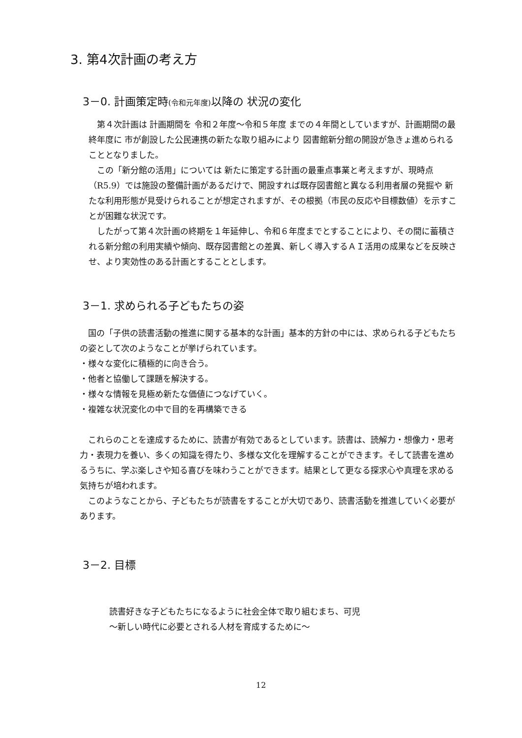3. 第4次計画の考え方
3－0. 計画策定時(令和元年度) 以降の 状況の変化
　第４次計画は 計画期間を 令和２年度～令和５年度 までの４年間としていますが、計画期間の最終年度に 市が創設した公民連携の新たな取り組みにより 図書館新分館の開設が急きょ進められることとなりました。
　この「新分館の活用」については 新たに策定する計画の最重点事業と考えますが、現時点（R5.9）では施設の整備計画があるだけで、開設すれば既存図書館と異なる利用者層の発掘や 新たな利用形態が見受けられることが想定されますが、その根拠（市民の反応や目標数値）を示すことが困難な状況です。
　したがって第４次計画の終期を１年延伸し、令和６年度までとすることにより、その間に蓄積される新分館の利用実績や傾向、既存図書館との差異、新しく導入するＡＩ活用の成果などを反映させ、より実効性のある計画とすることとします。
3－1. 求められる子どもたちの姿
　国の「子供の読書活動の推進に関する基本的な計画」基本的方針の中には、求められる子どもたちの姿として次のようなことが挙げられています。
・様々な変化に積極的に向き合う。
・他者と協働して課題を解決する。
・様々な情報を見極め新たな価値につなげていく。
・複雑な状況変化の中で目的を再構築できる
　これらのことを達成するために、読書が有効であるとしています。読書は、読解力・想像力・思考力・表現力を養い、多くの知識を得たり、多様な文化を理解することができます。そして読書を進めるうちに、学ぶ楽しさや知る喜びを味わうことができます。結果として更なる探求心や真理を求める気持ちが培われます。
　このようなことから、子どもたちが読書をすることが大切であり、読書活動を推進していく必要があります。
3－2. 目標
読書好きな子どもたちになるように社会全体で取り組むまち、可児
～新しい時代に必要とされる人材を育成するために～
12